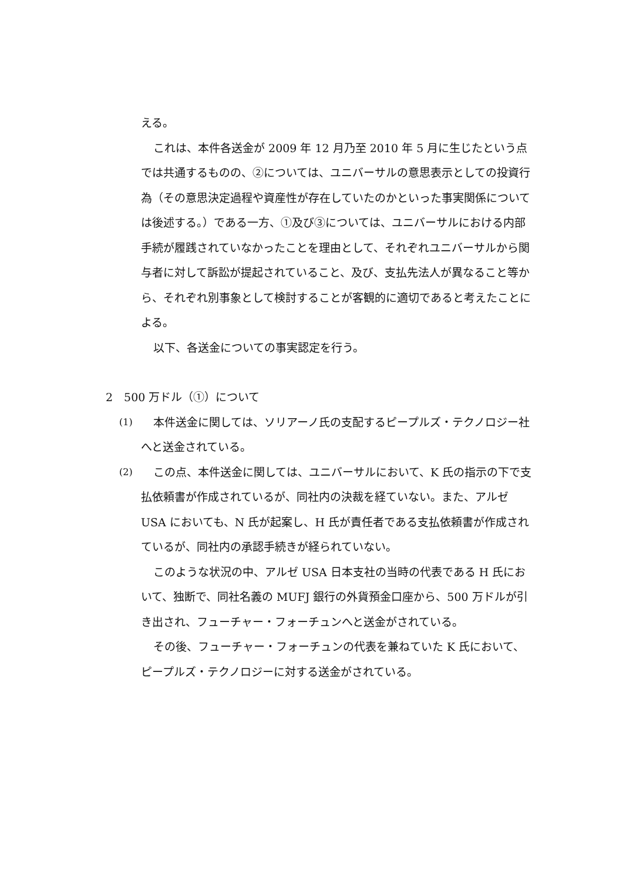える。
これは、本件各送金が 2009 年 12 月乃至 2010 年 5 月に生じたという点では共通するものの、②については、ユニバーサルの意思表示としての投資行為（その意思決定過程や資産性が存在していたのかといった事実関係については後述する。）である一方、①及び③については、ユニバーサルにおける内部手続が履践されていなかったことを理由として、それぞれユニバーサルから関与者に対して訴訟が提起されていること、及び、支払先法人が異なること等から、それぞれ別事象として検討することが客観的に適切であると考えたことによる。
以下、各送金についての事実認定を行う。
2　500 万ドル（①）について
(1)
本件送金に関しては、ソリアーノ氏の支配するピープルズ・テクノロジー社へと送金されている。
(2)
この点、本件送金に関しては、ユニバーサルにおいて、K 氏の指示の下で支払依頼書が作成されているが、同社内の決裁を経ていない。また、アルゼ USA においても、N 氏が起案し、H 氏が責任者である支払依頼書が作成されているが、同社内の承認手続きが経られていない。
このような状況の中、アルゼ USA 日本支社の当時の代表である H 氏において、独断で、同社名義の MUFJ 銀行の外貨預金口座から、500 万ドルが引き出され、フューチャー・フォーチュンへと送金がされている。
その後、フューチャー・フォーチュンの代表を兼ねていた K 氏において、ピープルズ・テクノロジーに対する送金がされている。